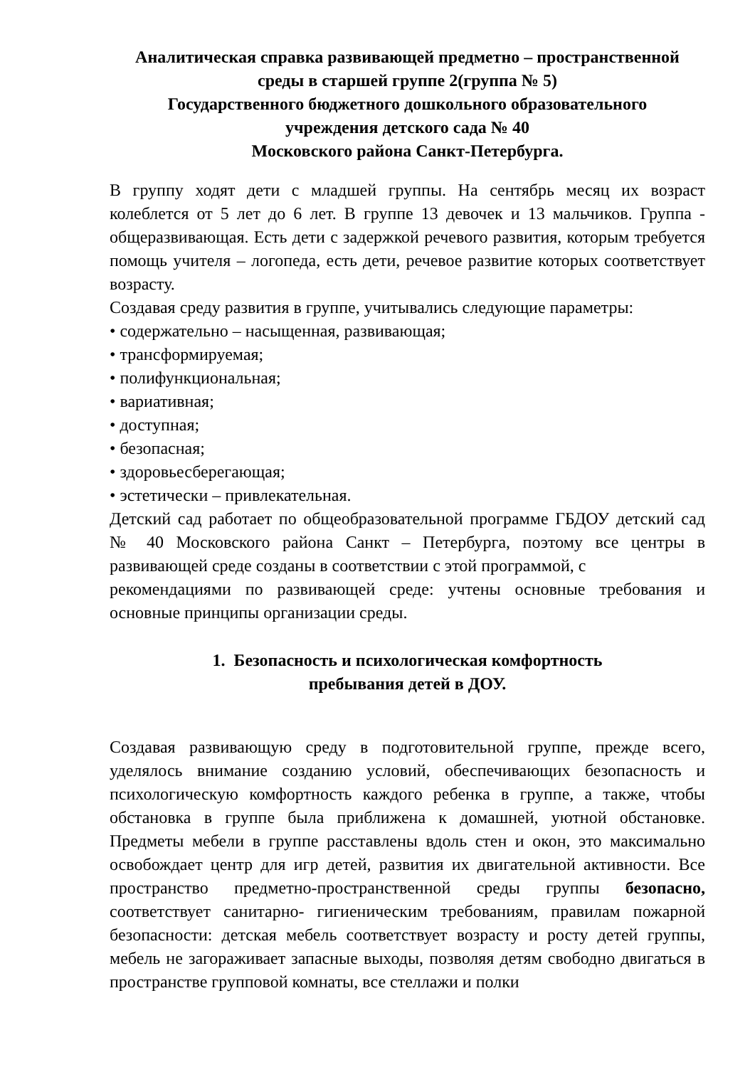Аналитическая справка развивающей предметно – пространственной
среды в старшей группе 2(группа № 5)
Государственного бюджетного дошкольного образовательного
учреждения детского сада № 40
Московского района Санкт-Петербурга.
В группу ходят дети с младшей группы. На сентябрь месяц их возраст колеблется от 5 лет до 6 лет. В группе 13 девочек и 13 мальчиков. Группа - общеразвивающая. Есть дети с задержкой речевого развития, которым требуется помощь учителя – логопеда, есть дети, речевое развитие которых соответствует возрасту.
Создавая среду развития в группе, учитывались следующие параметры:
• содержательно – насыщенная, развивающая;
• трансформируемая;
• полифункциональная;
• вариативная;
• доступная;
• безопасная;
• здоровьесберегающая;
• эстетически – привлекательная.
Детский сад работает по общеобразовательной программе ГБДОУ детский сад № 40 Московского района Санкт – Петербурга, поэтому все центры в развивающей среде созданы в соответствии с этой программой, с
рекомендациями по развивающей среде: учтены основные требования и основные принципы организации среды.
1. Безопасность и психологическая комфортность
пребывания детей в ДОУ.
Создавая развивающую среду в подготовительной группе, прежде всего, уделялось внимание созданию условий, обеспечивающих безопасность и психологическую комфортность каждого ребенка в группе, а также, чтобы обстановка в группе была приближена к домашней, уютной обстановке. Предметы мебели в группе расставлены вдоль стен и окон, это максимально освобождает центр для игр детей, развития их двигательной активности. Все пространство предметно-пространственной среды группы безопасно, соответствует санитарно- гигиеническим требованиям, правилам пожарной безопасности: детская мебель соответствует возрасту и росту детей группы, мебель не загораживает запасные выходы, позволяя детям свободно двигаться в пространстве групповой комнаты, все стеллажи и полки